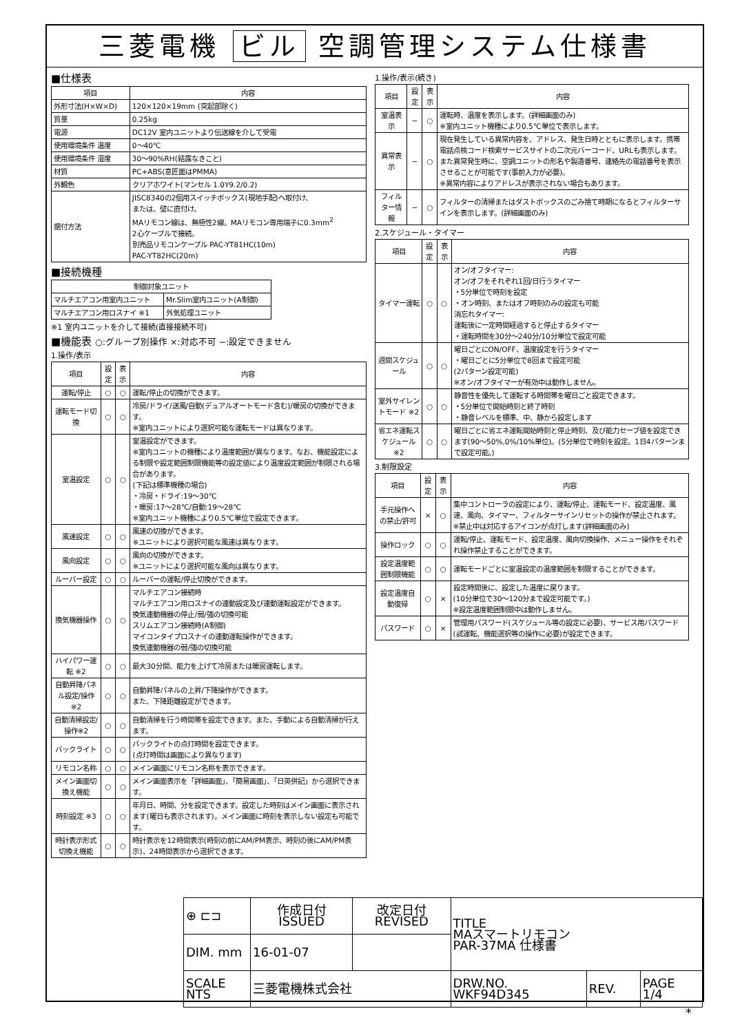三菱電機 ビル 空調管理システム仕様書
■仕様表
| 項目 | 内容 |
| --- | --- |
| 外形寸法(H×W×D) | 120×120×19mm (突起部除く) |
| 質量 | 0.25kg |
| 電源 | DC12V 室内ユニットより伝送線を介して受電 |
| 使用環境条件 温度 | 0～40℃ |
| 使用環境条件 湿度 | 30～90%RH(結露なきこと) |
| 材質 | PC+ABS(意匠面はPMMA) |
| 外観色 | クリアホワイト(マンセル 1.0Y9.2/0.2) |
| 据付方法 | JISC8340の2個用スイッチボックス(現地手配)へ取付け、 または、壁に直付け。 MAリモコン線は、無極性2線。MAリモコン専用端子に0.3mm<sup>2</sup> 2心ケーブルで接続。 別売品リモコンケーブル PAC-YT81HC(10m) PAC-YT82HC(20m) |
■接続機種
| 制御対象ユニット | |
| --- | --- |
| マルチエアコン用室内ユニット | Mr.Slim室内ユニット(A制御) |
| マルチエアコン用ロスナイ ※1 | 外気処理ユニット |
※1 室内ユニットを介して接続(直接接続不可)
■機能表 ○:グループ別操作 ×:対応不可 −:設定できません
1.操作/表示
| 項目 | 設定 | 表示 | 内容 |
| --- | --- | --- | --- |
| 運転/停止 | ○ | ○ | 運転/停止の切換ができます。 |
| 運転モード切換 | ○ | ○ | 冷房/ドライ/送風/自動(デュアルオートモード含む)/暖房の切換ができます。 ※室内ユニットにより選択可能な運転モードは異なります。 |
| 室温設定 | ○ | ○ | 室温設定ができます。 ※室内ユニットの機種により温度範囲が異なります。なお、機能設定による制限や設定範囲制限機能等の設定値により温度設定範囲が制限される場合があります。 (下記は標準機種の場合) ・冷房・ドライ:19～30℃ ・暖房:17～28℃/自動:19～28℃ ※室内ユニット機種により0.5℃単位で設定できます。 |
| 風速設定 | ○ | ○ | 風速の切換ができます。 ※ユニットにより選択可能な風速は異なります。 |
| 風向設定 | ○ | ○ | 風向の切換ができます。 ※ユニットにより選択可能な風向は異なります。 |
| ルーバー設定 | ○ | ○ | ルーバーの運転/停止切換ができます。 |
| 換気機器操作 | ○ | ○ | マルチエアコン接続時 マルチエアコン用ロスナイの連動設定及び連動運転設定ができます。 換気連動機器の停止/弱/強の切換可能 スリムエアコン接続時(A制御) マイコンタイプロスナイの連動運転操作ができます。 換気連動機器の弱/強の切換可能 |
| ハイパワー運転 ※2 | ○ | ○ | 最大30分間、能力を上げて冷房または暖房運転します。 |
| 自動昇降パネル設定/操作※2 | ○ | ○ | 自動昇降パネルの上昇/下降操作ができます。 また、下降距離設定ができます。 |
| 自動清掃設定/操作※2 | ○ | ○ | 自動清掃を行う時間帯を設定できます。また、手動による自動清掃が行えます。 |
| バックライト | ○ | ○ | バックライトの点灯時間を設定できます。 (点灯時間は画面により異なります) |
| リモコン名称 | ○ | ○ | メイン画面にリモコン名称を表示できます。 |
| メイン画面切換え機能 | ○ | ○ | メイン画面表示を「詳細画面」、「簡易画面」、「日英併記」から選択できます。 |
| 時刻設定 ※3 | ○ | ○ | 年月日、時間、分を設定できます。設定した時刻はメイン画面に表示されます(曜日も表示されます)。メイン画面に時刻を表示しない設定も可能です。 |
| 時計表示形式切換え機能 | ○ | ○ | 時計表示を12時間表示(時刻の前にAM/PM表示、時刻の後にAM/PM表示)、24時間表示から選択できます。 |
1.操作/表示(続き)
| 項目 | 設定 | 表示 | 内容 |
| --- | --- | --- | --- |
| 室温表示 | − | ○ | 運転時、温度を表示します。(詳細画面のみ) ※室内ユニット機種により0.5℃単位で表示します。 |
| 異常表示 | − | ○ | 現在発生している異常内容を、アドレス、発生日時とともに表示します。携帯電話点検コード検索サービスサイトの二次元バーコード、URLも表示します。 また異常発生時に、空調ユニットの形名や製造番号、連絡先の電話番号を表示させることが可能です(事前入力が必要)。 ※異常内容によりアドレスが表示されない場合もあります。 |
| フィルター情報 | − | ○ | フィルターの清掃またはダストボックスのごみ捨て時期になるとフィルターサインを表示します。(詳細画面のみ) |
2.スケジュール・タイマー
| 項目 | 設定 | 表示 | 内容 |
| --- | --- | --- | --- |
| タイマー運転 | ○ | ○ | オン/オフタイマー: オン/オフをそれぞれ1回/日行うタイマー ・5分単位で時刻を設定 ・オン時刻、またはオフ時刻のみの設定も可能 消忘れタイマー: 運転後に一定時間経過すると停止するタイマー ・運転時間を30分～240分/10分単位で設定可能 |
| 週間スケジュール | ○ | ○ | 曜日ごとにON/OFF、温度設定を行うタイマー ・曜日ごとに5分単位で8回まで設定可能 (2パターン設定可能) ※オン/オフタイマーが有効中は動作しません。 |
| 室外サイレントモード ※2 | ○ | ○ | 静音性を優先して運転する時間帯を曜日ごと設定できます。 ・5分単位で開始時刻と終了時刻 ・静音レベルを標準、中、静から設定します |
| 省エネ運転スケジュール ※2 | ○ | ○ | 曜日ごとに省エネ運転開始時刻と停止時刻、及び能力セーブ値を設定できます(90～50%,0%/10%単位)。(5分単位で時刻を設定。1日4パターンまで設定可能。) |
3.制限設定
| 項目 | 設定 | 表示 | 内容 |
| --- | --- | --- | --- |
| 手元操作への禁止/許可 | × | ○ | 集中コントローラの設定により、運転/停止、運転モード、設定温度、風速、風向、タイマー、フィルターサインリセットの操作が禁止されます。 ※禁止中は対応するアイコンが点灯します(詳細画面のみ) |
| 操作ロック | ○ | ○ | 運転/停止、運転モード、設定温度、風向切換操作、メニュー操作をそれぞれ操作禁止することができます。 |
| 設定温度範囲制限機能 | ○ | ○ | 運転モードごとに室温設定の温度範囲を制限することができます。 |
| 設定温度自動復帰 | ○ | × | 設定時間後に、設定した温度に戻ります。 (10分単位で30～120分まで設定可能です。) ※設定温度範囲制限中は動作しません。 |
| パスワード | ○ | × | 管理用パスワード(スケジュール等の設定に必要)、サービス用パスワード(試運転、機能選択等の操作に必要)が設定できます。 |
| ⊕ ⊏⊐ | 作成日付 ISSUED | 改定日付 REVISED | TITLE MAスマートリモコン PAR-37MA 仕様書 | | |
| DIM. mm | 16-01-07 | | | | |
| SCALE NTS | 三菱電機株式会社 | | DRW.NO. WKF94D345 | REV. | PAGE 1/4 |
*